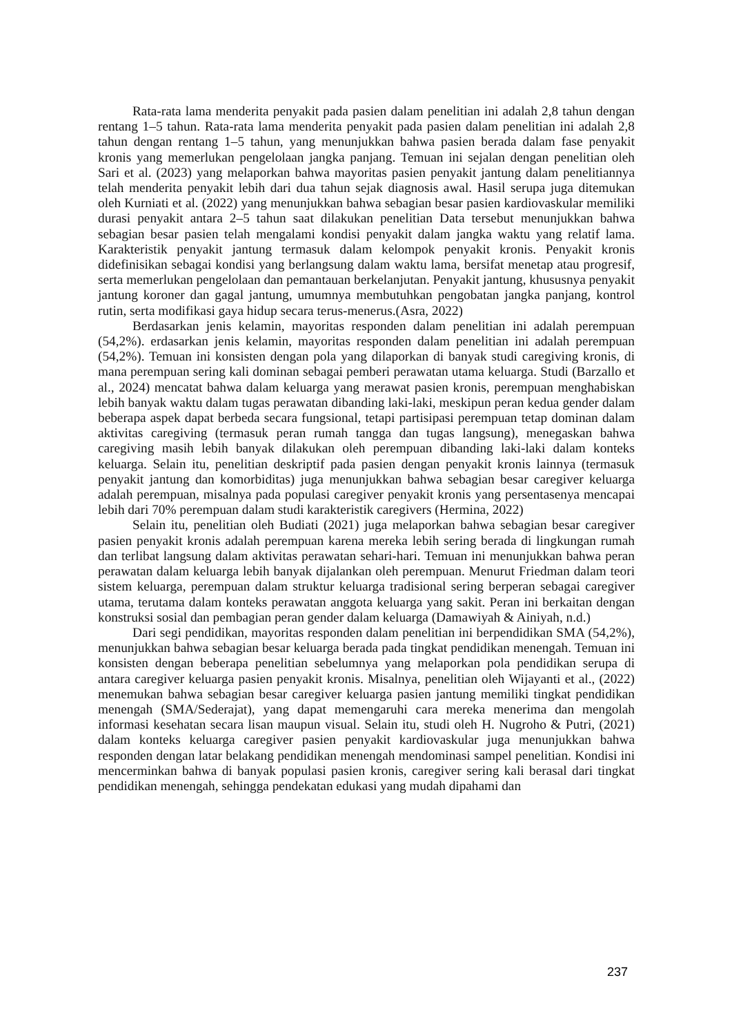Rata-rata lama menderita penyakit pada pasien dalam penelitian ini adalah 2,8 tahun dengan rentang 1–5 tahun. Rata-rata lama menderita penyakit pada pasien dalam penelitian ini adalah 2,8 tahun dengan rentang 1–5 tahun, yang menunjukkan bahwa pasien berada dalam fase penyakit kronis yang memerlukan pengelolaan jangka panjang. Temuan ini sejalan dengan penelitian oleh Sari et al. (2023) yang melaporkan bahwa mayoritas pasien penyakit jantung dalam penelitiannya telah menderita penyakit lebih dari dua tahun sejak diagnosis awal. Hasil serupa juga ditemukan oleh Kurniati et al. (2022) yang menunjukkan bahwa sebagian besar pasien kardiovaskular memiliki durasi penyakit antara 2–5 tahun saat dilakukan penelitian Data tersebut menunjukkan bahwa sebagian besar pasien telah mengalami kondisi penyakit dalam jangka waktu yang relatif lama. Karakteristik penyakit jantung termasuk dalam kelompok penyakit kronis. Penyakit kronis didefinisikan sebagai kondisi yang berlangsung dalam waktu lama, bersifat menetap atau progresif, serta memerlukan pengelolaan dan pemantauan berkelanjutan. Penyakit jantung, khususnya penyakit jantung koroner dan gagal jantung, umumnya membutuhkan pengobatan jangka panjang, kontrol rutin, serta modifikasi gaya hidup secara terus-menerus.(Asra, 2022)
Berdasarkan jenis kelamin, mayoritas responden dalam penelitian ini adalah perempuan (54,2%). erdasarkan jenis kelamin, mayoritas responden dalam penelitian ini adalah perempuan (54,2%). Temuan ini konsisten dengan pola yang dilaporkan di banyak studi caregiving kronis, di mana perempuan sering kali dominan sebagai pemberi perawatan utama keluarga. Studi (Barzallo et al., 2024) mencatat bahwa dalam keluarga yang merawat pasien kronis, perempuan menghabiskan lebih banyak waktu dalam tugas perawatan dibanding laki-laki, meskipun peran kedua gender dalam beberapa aspek dapat berbeda secara fungsional, tetapi partisipasi perempuan tetap dominan dalam aktivitas caregiving (termasuk peran rumah tangga dan tugas langsung), menegaskan bahwa caregiving masih lebih banyak dilakukan oleh perempuan dibanding laki-laki dalam konteks keluarga. Selain itu, penelitian deskriptif pada pasien dengan penyakit kronis lainnya (termasuk penyakit jantung dan komorbiditas) juga menunjukkan bahwa sebagian besar caregiver keluarga adalah perempuan, misalnya pada populasi caregiver penyakit kronis yang persentasenya mencapai lebih dari 70% perempuan dalam studi karakteristik caregivers (Hermina, 2022)
Selain itu, penelitian oleh Budiati (2021) juga melaporkan bahwa sebagian besar caregiver pasien penyakit kronis adalah perempuan karena mereka lebih sering berada di lingkungan rumah dan terlibat langsung dalam aktivitas perawatan sehari-hari. Temuan ini menunjukkan bahwa peran perawatan dalam keluarga lebih banyak dijalankan oleh perempuan. Menurut Friedman dalam teori sistem keluarga, perempuan dalam struktur keluarga tradisional sering berperan sebagai caregiver utama, terutama dalam konteks perawatan anggota keluarga yang sakit. Peran ini berkaitan dengan konstruksi sosial dan pembagian peran gender dalam keluarga (Damawiyah & Ainiyah, n.d.)
Dari segi pendidikan, mayoritas responden dalam penelitian ini berpendidikan SMA (54,2%), menunjukkan bahwa sebagian besar keluarga berada pada tingkat pendidikan menengah. Temuan ini konsisten dengan beberapa penelitian sebelumnya yang melaporkan pola pendidikan serupa di antara caregiver keluarga pasien penyakit kronis. Misalnya, penelitian oleh Wijayanti et al., (2022) menemukan bahwa sebagian besar caregiver keluarga pasien jantung memiliki tingkat pendidikan menengah (SMA/Sederajat), yang dapat memengaruhi cara mereka menerima dan mengolah informasi kesehatan secara lisan maupun visual. Selain itu, studi oleh H. Nugroho & Putri, (2021) dalam konteks keluarga caregiver pasien penyakit kardiovaskular juga menunjukkan bahwa responden dengan latar belakang pendidikan menengah mendominasi sampel penelitian. Kondisi ini mencerminkan bahwa di banyak populasi pasien kronis, caregiver sering kali berasal dari tingkat pendidikan menengah, sehingga pendekatan edukasi yang mudah dipahami dan
237